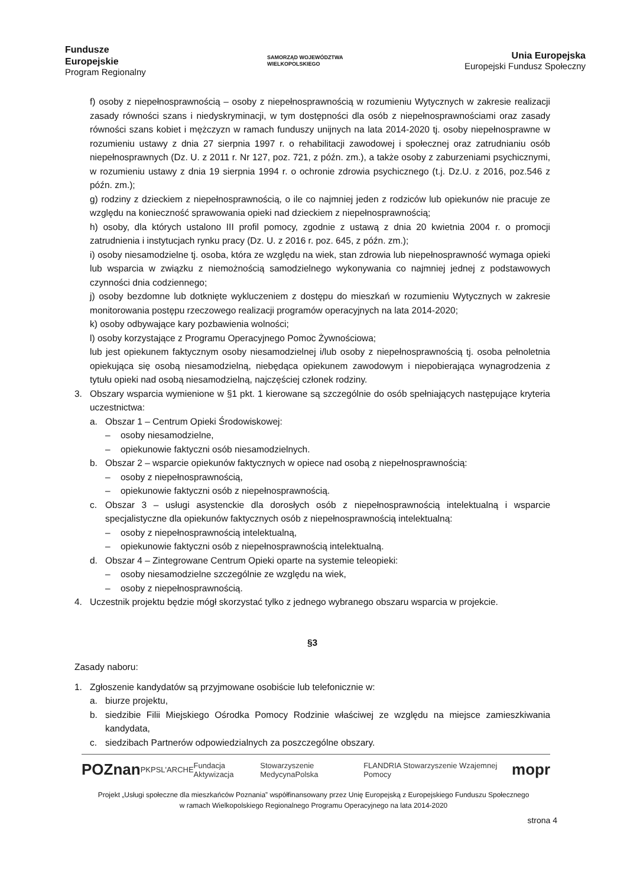Fundusze
Europejskie
Program Regionalny
SAMORZĄD WOJEWÓDZTWA
WIELKOPOLSKIEGO
Unia Europejska
Europejski Fundusz Społeczny
f) osoby z niepełnosprawnością – osoby z niepełnosprawnością w rozumieniu Wytycznych w zakresie realizacji zasady równości szans i niedyskryminacji, w tym dostępności dla osób z niepełnosprawnościami oraz zasady równości szans kobiet i mężczyzn w ramach funduszy unijnych na lata 2014-2020 tj. osoby niepełnosprawne w rozumieniu ustawy z dnia 27 sierpnia 1997 r. o rehabilitacji zawodowej i społecznej oraz zatrudnianiu osób niepełnosprawnych (Dz. U. z 2011 r. Nr 127, poz. 721, z późn. zm.), a także osoby z zaburzeniami psychicznymi, w rozumieniu ustawy z dnia 19 sierpnia 1994 r. o ochronie zdrowia psychicznego (t.j. Dz.U. z 2016, poz.546 z późn. zm.);
g) rodziny z dzieckiem z niepełnosprawnością, o ile co najmniej jeden z rodziców lub opiekunów nie pracuje ze względu na konieczność sprawowania opieki nad dzieckiem z niepełnosprawnością;
h) osoby, dla których ustalono III profil pomocy, zgodnie z ustawą z dnia 20 kwietnia 2004 r. o promocji zatrudnienia i instytucjach rynku pracy (Dz. U. z 2016 r. poz. 645, z późn. zm.);
i) osoby niesamodzielne tj. osoba, która ze względu na wiek, stan zdrowia lub niepełnosprawność wymaga opieki lub wsparcia w związku z niemożnością samodzielnego wykonywania co najmniej jednej z podstawowych czynności dnia codziennego;
j) osoby bezdomne lub dotknięte wykluczeniem z dostępu do mieszkań w rozumieniu Wytycznych w zakresie monitorowania postępu rzeczowego realizacji programów operacyjnych na lata 2014-2020;
k) osoby odbywające kary pozbawienia wolności;
l) osoby korzystające z Programu Operacyjnego Pomoc Żywnościowa;
lub jest opiekunem faktycznym osoby niesamodzielnej i/lub osoby z niepełnosprawnością tj. osoba pełnoletnia opiekująca się osobą niesamodzielną, niebędąca opiekunem zawodowym i niepobierająca wynagrodzenia z tytułu opieki nad osobą niesamodzielną, najczęściej członek rodziny.
3. Obszary wsparcia wymienione w §1 pkt. 1 kierowane są szczególnie do osób spełniających następujące kryteria uczestnictwa:
a. Obszar 1 – Centrum Opieki Środowiskowej:
– osoby niesamodzielne,
– opiekunowie faktyczni osób niesamodzielnych.
b. Obszar 2 – wsparcie opiekunów faktycznych w opiece nad osobą z niepełnosprawnością:
– osoby z niepełnosprawnością,
– opiekunowie faktyczni osób z niepełnosprawnością.
c. Obszar 3 – usługi asystenckie dla dorosłych osób z niepełnosprawnością intelektualną i wsparcie specjalistyczne dla opiekunów faktycznych osób z niepełnosprawnością intelektualną:
– osoby z niepełnosprawnością intelektualną,
– opiekunowie faktyczni osób z niepełnosprawnością intelektualną.
d. Obszar 4 – Zintegrowane Centrum Opieki oparte na systemie teleopieki:
– osoby niesamodzielne szczególnie ze względu na wiek,
– osoby z niepełnosprawnością.
4. Uczestnik projektu będzie mógł skorzystać tylko z jednego wybranego obszaru wsparcia w projekcie.
§3
Zasady naboru:
1. Zgłoszenie kandydatów są przyjmowane osobiście lub telefonicznie w:
a. biurze projektu,
b. siedzibie Filii Miejskiego Ośrodka Pomocy Rodzinie właściwej ze względu na miejsce zamieszkiwania kandydata,
c. siedzibach Partnerów odpowiedzialnych za poszczególne obszary.
POZnan PKPS L'ARCHE Fundacja Aktywizacja Stowarzyszenie MedycynaPolska FLANDRIA Stowarzyszenie Wzajemnej Pomocy mopr
Projekt „Usługi społeczne dla mieszkańców Poznania” współfinansowany przez Unię Europejską z Europejskiego Funduszu Społecznego
w ramach Wielkopolskiego Regionalnego Programu Operacyjnego na lata 2014-2020
strona 4